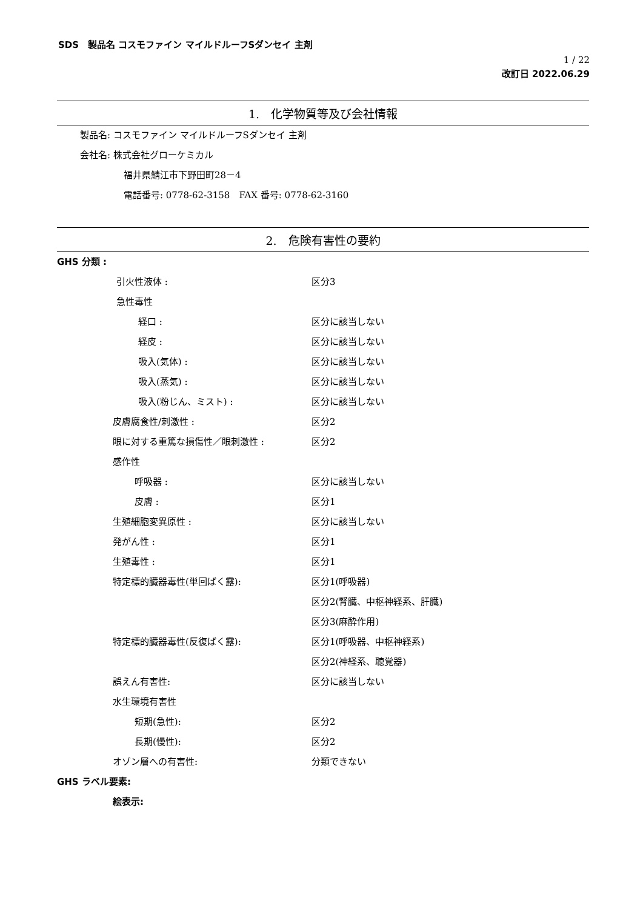SDS　製品名 コスモファイン マイルドルーフSダンセイ 主剤
1 / 22
改訂日 2022.06.29
1.　化学物質等及び会社情報
製品名: コスモファイン マイルドルーフSダンセイ 主剤
会社名: 株式会社グローケミカル
福井県鯖江市下野田町28－4
電話番号: 0778-62-3158　FAX 番号: 0778-62-3160
2.　危険有害性の要約
GHS 分類 :
引火性液体 : 区分3
急性毒性
経口 : 区分に該当しない
経皮 : 区分に該当しない
吸入(気体) : 区分に該当しない
吸入(蒸気) : 区分に該当しない
吸入(粉じん、ミスト) : 区分に該当しない
皮膚腐食性/刺激性 : 区分2
眼に対する重篤な損傷性／眼刺激性 : 区分2
感作性
呼吸器 : 区分に該当しない
皮膚 : 区分1
生殖細胞変異原性 : 区分に該当しない
発がん性 : 区分1
生殖毒性 : 区分1
特定標的臓器毒性(単回ばく露): 区分1(呼吸器)
区分2(腎臓、中枢神経系、肝臓)
区分3(麻酔作用)
特定標的臓器毒性(反復ばく露): 区分1(呼吸器、中枢神経系)
区分2(神経系、聴覚器)
誤えん有害性: 区分に該当しない
水生環境有害性
短期(急性): 区分2
長期(慢性): 区分2
オゾン層への有害性: 分類できない
GHS ラベル要素:
絵表示: